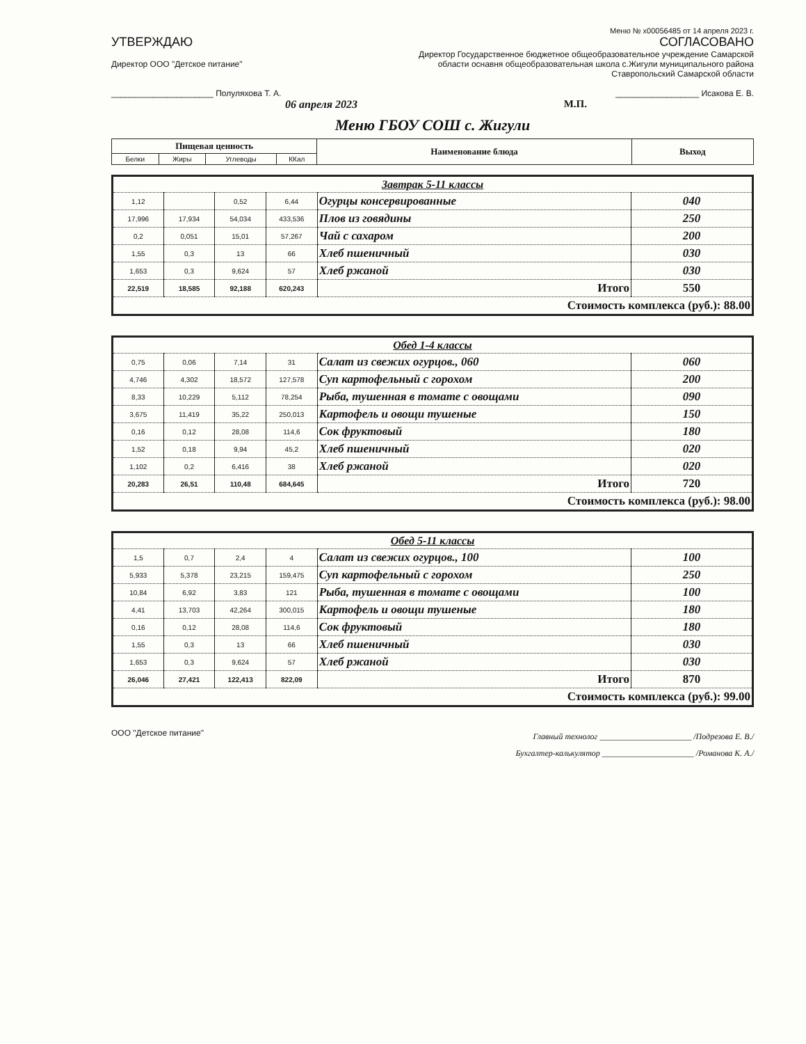Меню № x00056485 от 14 апреля 2023 г.
УТВЕРЖДАЮ
Директор ООО "Детское питание"
______________________ Полуляхова Т. А.
06 апреля 2023
СОГЛАСОВАНО
Директор Государственное бюджетное общеобразовательное учреждение Самарской
области оснавня общеобразовательная школа с.Жигули муниципального района
Ставропольский Самарской области
__________________ Исакова Е. В.
М.П.
Меню ГБОУ СОШ с. Жигули
| Пищевая ценность | | | | Наименование блюда | Выход |
| --- | --- | --- | --- | --- | --- |
| Белки | Жиры | Углеводы | ККал | | |
| Завтрак 5-11 классы | | | | | |
| 1,12 | | 0,52 | 6,44 | Огурцы консервированные | 040 |
| 17,996 | 17,934 | 54,034 | 433,536 | Плов из говядины | 250 |
| 0,2 | 0,051 | 15,01 | 57,267 | Чай с сахаром | 200 |
| 1,55 | 0,3 | 13 | 66 | Хлеб пшеничный | 030 |
| 1,653 | 0,3 | 9,624 | 57 | Хлеб ржаной | 030 |
| 22,519 | 18,585 | 92,188 | 620,243 | Итого | 550 |
| Стоимость комплекса (руб.): 88.00 | | | | | |
| Обед 1-4 классы | | | | | |
| 0,75 | 0,06 | 7,14 | 31 | Салат из свежих огурцов., 060 | 060 |
| 4,746 | 4,302 | 18,572 | 127,578 | Суп картофельный с горохом | 200 |
| 8,33 | 10,229 | 5,112 | 78,254 | Рыба, тушенная в томате с овощами | 090 |
| 3,675 | 11,419 | 35,22 | 250,013 | Картофель и овощи тушеные | 150 |
| 0,16 | 0,12 | 28,08 | 114,6 | Сок фруктовый | 180 |
| 1,52 | 0,18 | 9,94 | 45,2 | Хлеб пшеничный | 020 |
| 1,102 | 0,2 | 6,416 | 38 | Хлеб ржаной | 020 |
| 20,283 | 26,51 | 110,48 | 684,645 | Итого | 720 |
| Стоимость комплекса (руб.): 98.00 | | | | | |
| Обед 5-11 классы | | | | | |
| 1,5 | 0,7 | 2,4 | 4 | Салат из свежих огурцов., 100 | 100 |
| 5,933 | 5,378 | 23,215 | 159,475 | Суп картофельный с горохом | 250 |
| 10,84 | 6,92 | 3,83 | 121 | Рыба, тушенная в томате с овощами | 100 |
| 4,41 | 13,703 | 42,264 | 300,015 | Картофель и овощи тушеные | 180 |
| 0,16 | 0,12 | 28,08 | 114,6 | Сок фруктовый | 180 |
| 1,55 | 0,3 | 13 | 66 | Хлеб пшеничный | 030 |
| 1,653 | 0,3 | 9,624 | 57 | Хлеб ржаной | 030 |
| 26,046 | 27,421 | 122,413 | 822,09 | Итого | 870 |
| Стоимость комплекса (руб.): 99.00 | | | | | |
ООО "Детское питание"
Главный технолог ______________________ /Подрезова Е. В./
Бухгалтер-калькулятор ______________________ /Романова К. А./